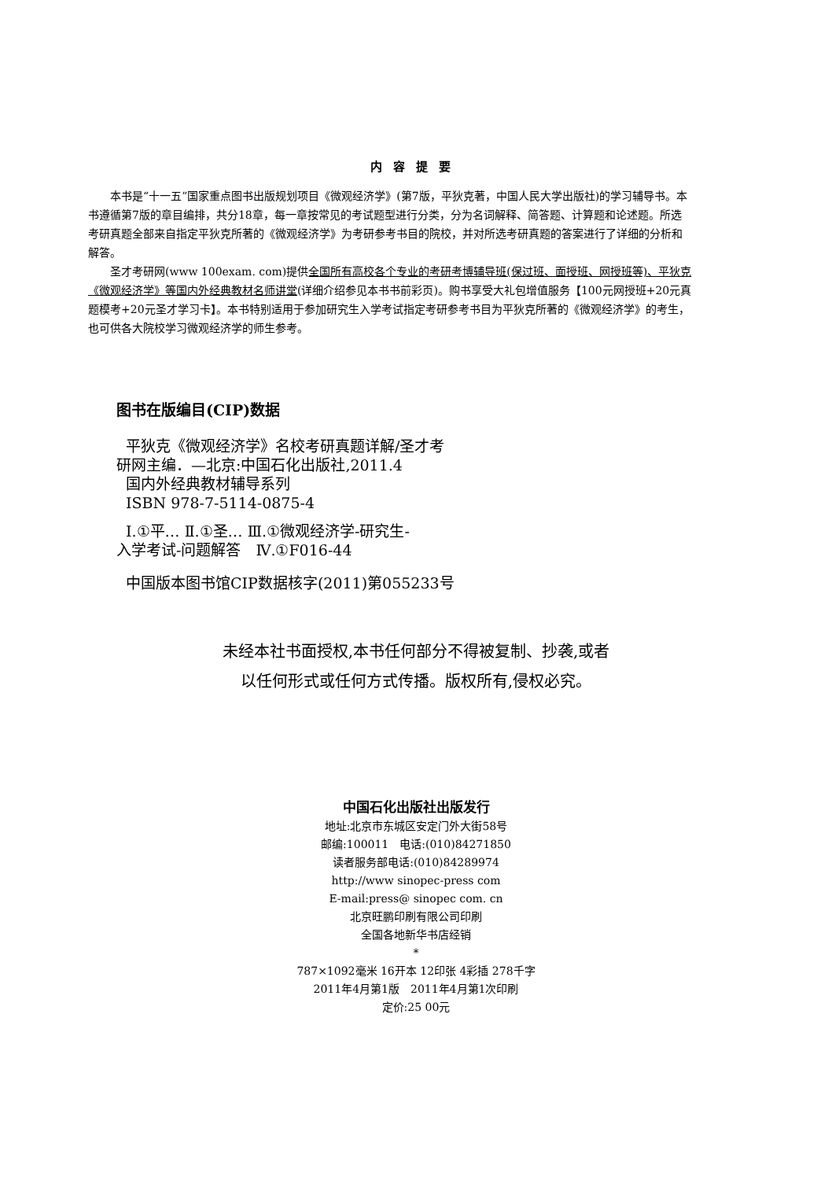内容提要
本书是“十一五”国家重点图书出版规划项目《微观经济学》(第7版，平狄克著，中国人民大学出版社)的学习辅导书。本书遵循第7版的章目编排，共分18章，每一章按常见的考试题型进行分类，分为名词解释、简答题、计算题和论述题。所选考研真题全部来自指定平狄克所著的《微观经济学》为考研参考书目的院校，并对所选考研真题的答案进行了详细的分析和解答。
圣才考研网(www 100exam. com)提供全国所有高校各个专业的考研考博辅导班(保过班、面授班、网授班等)、平狄克《微观经济学》等国内外经典教材名师讲堂(详细介绍参见本书书前彩页)。购书享受大礼包增值服务【100元网授班+20元真题模考+20元圣才学习卡】。本书特别适用于参加研究生入学考试指定考研参考书目为平狄克所著的《微观经济学》的考生，也可供各大院校学习微观经济学的师生参考。
图书在版编目(CIP)数据
平狄克《微观经济学》名校考研真题详解/圣才考
研网主编．—北京:中国石化出版社,2011.4
国内外经典教材辅导系列
ISBN 978-7-5114-0875-4
Ⅰ.①平… Ⅱ.①圣… Ⅲ.①微观经济学-研究生-
入学考试-问题解答　Ⅳ.①F016-44
中国版本图书馆CIP数据核字(2011)第055233号
未经本社书面授权,本书任何部分不得被复制、抄袭,或者
以任何形式或任何方式传播。版权所有,侵权必究。
中国石化出版社出版发行
地址:北京市东城区安定门外大街58号
邮编:100011　电话:(010)84271850
读者服务部电话:(010)84289974
http://www sinopec-press com
E-mail:press@ sinopec com. cn
北京旺鹏印刷有限公司印刷
全国各地新华书店经销
*
787×1092毫米 16开本 12印张 4彩插 278千字
2011年4月第1版　2011年4月第1次印刷
定价:25 00元